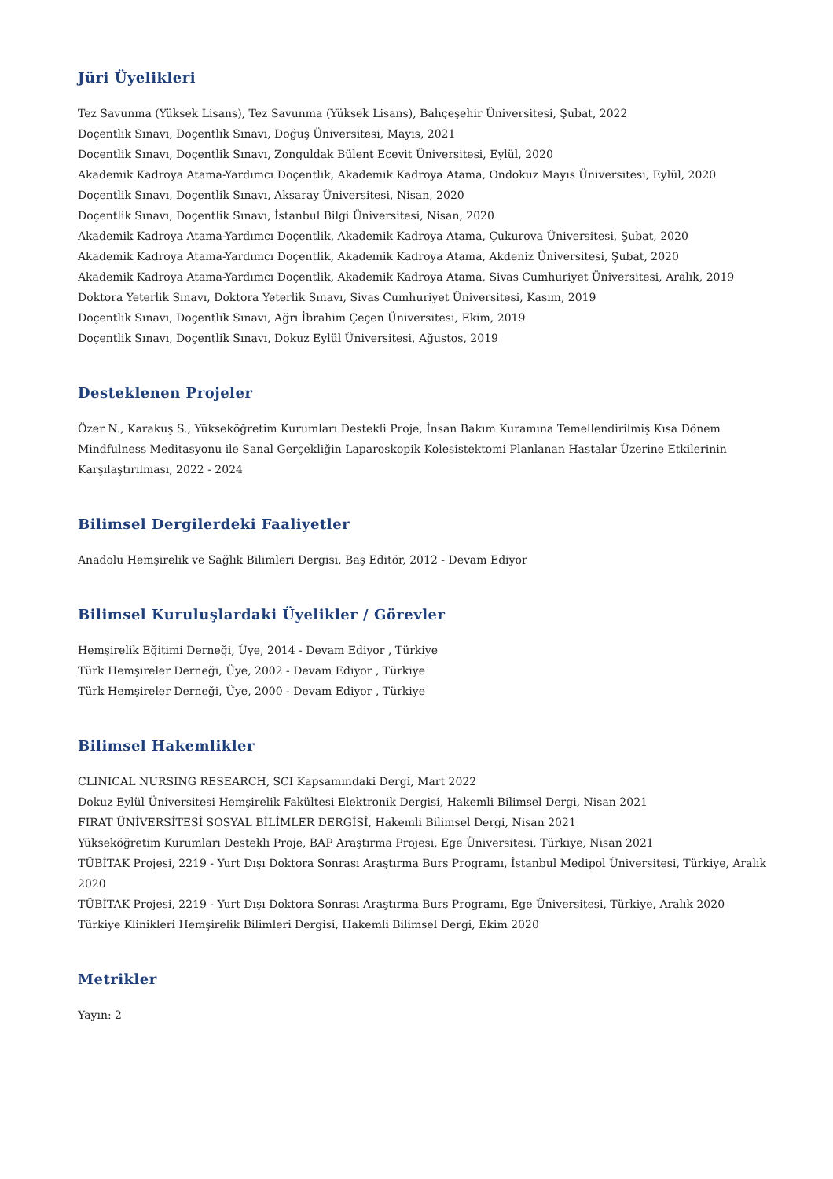Jüri Üyelikleri
Tez Savunma (Yüksek Lisans), Tez Savunma (Yüksek Lisans), Bahçeşehir Üniversitesi, Şubat, 2022
Doçentlik Sınavı, Doçentlik Sınavı, Doğuş Üniversitesi, Mayıs, 2021
Doçentlik Sınavı, Doçentlik Sınavı, Zonguldak Bülent Ecevit Üniversitesi, Eylül, 2020
Akademik Kadroya Atama-Yardımcı Doçentlik, Akademik Kadroya Atama, Ondokuz Mayıs Üniversitesi, Eylül, 2020
Doçentlik Sınavı, Doçentlik Sınavı, Aksaray Üniversitesi, Nisan, 2020
Doçentlik Sınavı, Doçentlik Sınavı, İstanbul Bilgi Üniversitesi, Nisan, 2020
Akademik Kadroya Atama-Yardımcı Doçentlik, Akademik Kadroya Atama, Çukurova Üniversitesi, Şubat, 2020
Akademik Kadroya Atama-Yardımcı Doçentlik, Akademik Kadroya Atama, Akdeniz Üniversitesi, Şubat, 2020
Akademik Kadroya Atama-Yardımcı Doçentlik, Akademik Kadroya Atama, Sivas Cumhuriyet Üniversitesi, Aralık, 2019
Doktora Yeterlik Sınavı, Doktora Yeterlik Sınavı, Sivas Cumhuriyet Üniversitesi, Kasım, 2019
Doçentlik Sınavı, Doçentlik Sınavı, Ağrı İbrahim Çeçen Üniversitesi, Ekim, 2019
Doçentlik Sınavı, Doçentlik Sınavı, Dokuz Eylül Üniversitesi, Ağustos, 2019
Desteklenen Projeler
Özer N., Karakuş S., Yükseköğretim Kurumları Destekli Proje, İnsan Bakım Kuramına Temellendirilmiş Kısa Dönem Mindfulness Meditasyonu ile Sanal Gerçekliğin Laparoskopik Kolesistektomi Planlanan Hastalar Üzerine Etkilerinin Karşılaştırılması, 2022 - 2024
Bilimsel Dergilerdeki Faaliyetler
Anadolu Hemşirelik ve Sağlık Bilimleri Dergisi, Baş Editör, 2012 - Devam Ediyor
Bilimsel Kuruluşlardaki Üyelikler / Görevler
Hemşirelik Eğitimi Derneği, Üye, 2014 - Devam Ediyor , Türkiye
Türk Hemşireler Derneği, Üye, 2002 - Devam Ediyor , Türkiye
Türk Hemşireler Derneği, Üye, 2000 - Devam Ediyor , Türkiye
Bilimsel Hakemlikler
CLINICAL NURSING RESEARCH, SCI Kapsamındaki Dergi, Mart 2022
Dokuz Eylül Üniversitesi Hemşirelik Fakültesi Elektronik Dergisi, Hakemli Bilimsel Dergi, Nisan 2021
FIRAT ÜNİVERSİTESİ SOSYAL BİLİMLER DERGİSİ, Hakemli Bilimsel Dergi, Nisan 2021
Yükseköğretim Kurumları Destekli Proje, BAP Araştırma Projesi, Ege Üniversitesi, Türkiye, Nisan 2021
TÜBİTAK Projesi, 2219 - Yurt Dışı Doktora Sonrası Araştırma Burs Programı, İstanbul Medipol Üniversitesi, Türkiye, Aralık 2020
TÜBİTAK Projesi, 2219 - Yurt Dışı Doktora Sonrası Araştırma Burs Programı, Ege Üniversitesi, Türkiye, Aralık 2020
Türkiye Klinikleri Hemşirelik Bilimleri Dergisi, Hakemli Bilimsel Dergi, Ekim 2020
Metrikler
Yayın: 2